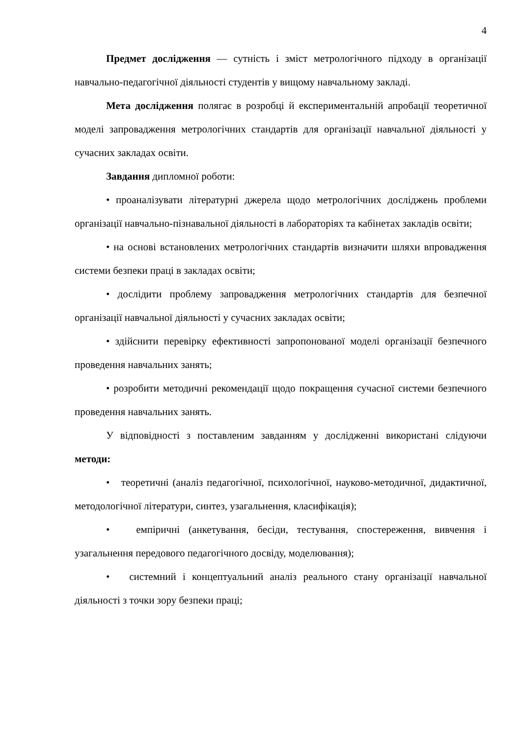4
Предмет дослідження — сутність і зміст метрологічного підходу в організації навчально-педагогічної діяльності студентів у вищому навчальному закладі.
Мета дослідження полягає в розробці й експериментальній апробації теоретичної моделі запровадження метрологічних стандартів для організації навчальної діяльності у сучасних закладах освіти.
Завдання дипломної роботи:
• проаналізувати літературні джерела щодо метрологічних досліджень проблеми організації навчально-пізнавальної діяльності в лабораторіях та кабінетах закладів освіти;
• на основі встановлених метрологічних стандартів визначити шляхи впровадження системи безпеки праці в закладах освіти;
• дослідити проблему запровадження метрологічних стандартів для безпечної організації навчальної діяльності у сучасних закладах освіти;
• здійснити перевірку ефективності запропонованої моделі організації безпечного проведення навчальних занять;
• розробити методичні рекомендації щодо покращення сучасної системи безпечного проведення навчальних занять.
У відповідності з поставленим завданням у дослідженні використані слідуючи методи:
• теоретичні (аналіз педагогічної, психологічної, науково-методичної, дидактичної, методологічної літератури, синтез, узагальнення, класифікація);
• емпіричні (анкетування, бесіди, тестування, спостереження, вивчення і узагальнення передового педагогічного досвіду, моделювання);
• системний і концептуальний аналіз реального стану організації навчальної діяльності з точки зору безпеки праці;